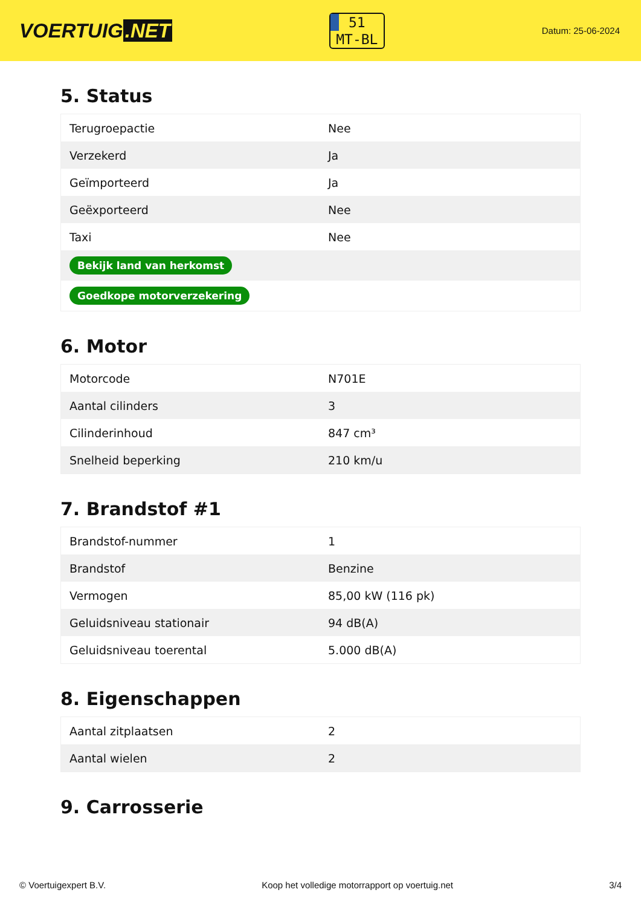VOERTUIG.NET
51
MT-BL
Datum: 25-06-2024
5. Status
| Terugroepactie | Nee |
| Verzekerd | Ja |
| Geïmporteerd | Ja |
| Geëxporteerd | Nee |
| Taxi | Nee |
| Bekijk land van herkomst | |
| Goedkope motorverzekering | |
6. Motor
| Motorcode | N701E |
| Aantal cilinders | 3 |
| Cilinderinhoud | 847 cm³ |
| Snelheid beperking | 210 km/u |
7. Brandstof #1
| Brandstof-nummer | 1 |
| Brandstof | Benzine |
| Vermogen | 85,00 kW (116 pk) |
| Geluidsniveau stationair | 94 dB(A) |
| Geluidsniveau toerental | 5.000 dB(A) |
8. Eigenschappen
| Aantal zitplaatsen | 2 |
| Aantal wielen | 2 |
9. Carrosserie
© Voertuigexpert B.V. Koop het volledige motorrapport op voertuig.net 3/4